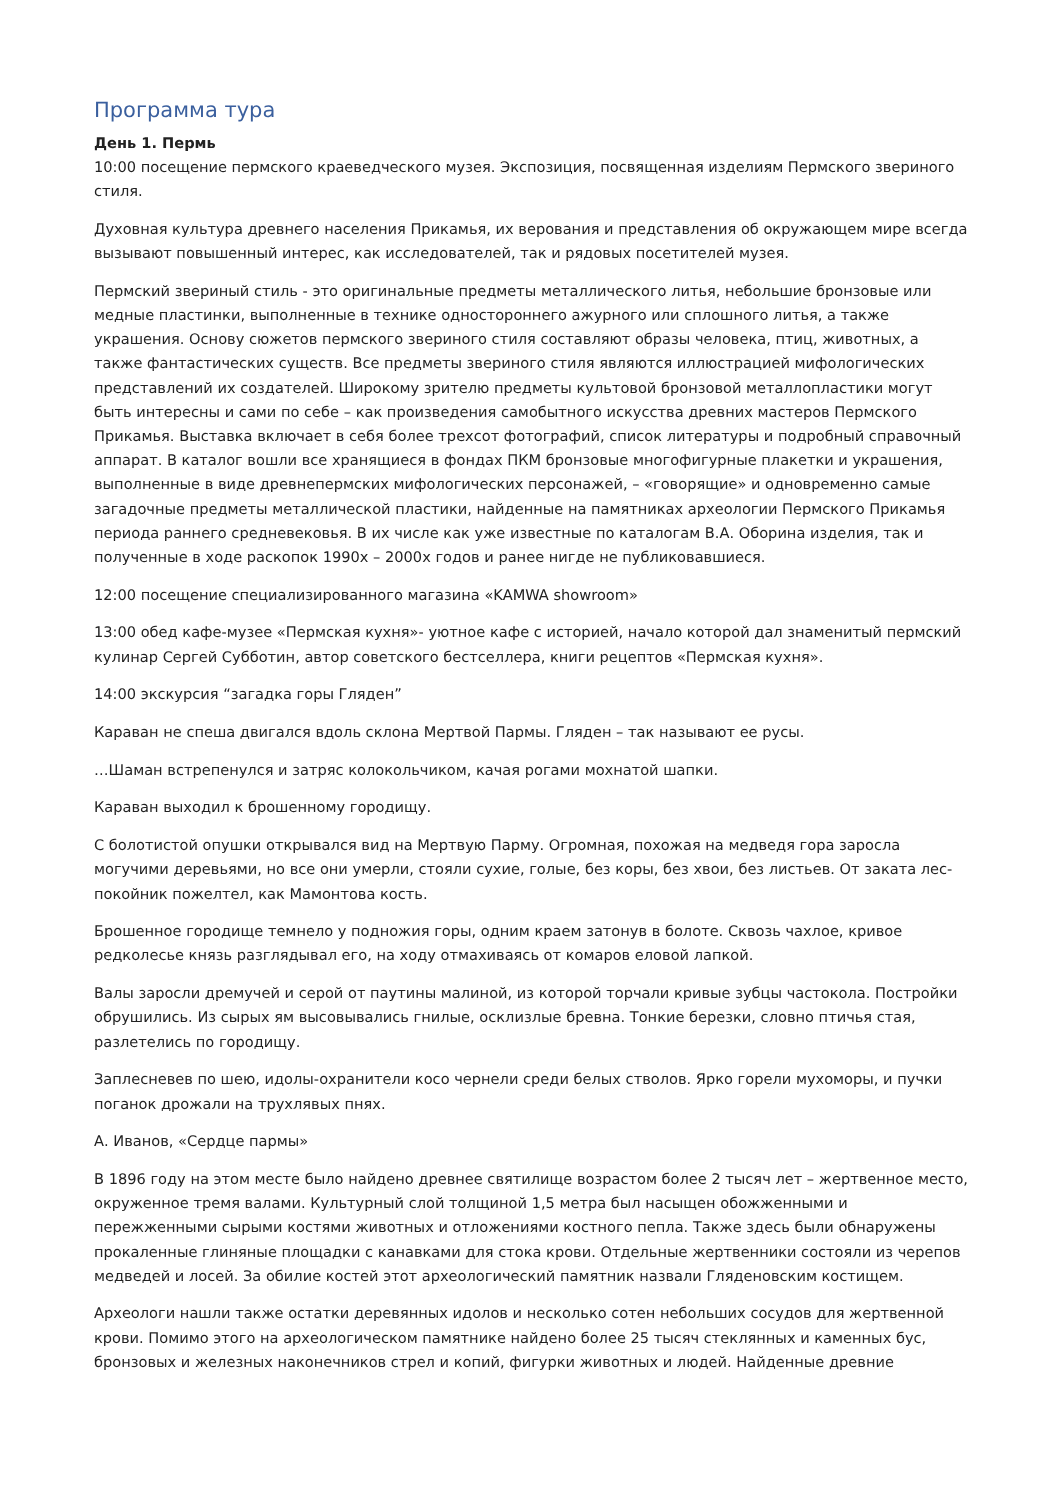Программа тура
День 1. Пермь
10:00 посещение пермского краеведческого музея. Экспозиция, посвященная изделиям Пермского звериного стиля.
Духовная культура древнего населения Прикамья, их верования и представления об окружающем мире всегда вызывают повышенный интерес, как исследователей, так и рядовых посетителей музея.
Пермский звериный стиль - это оригинальные предметы металлического литья, небольшие бронзовые или медные пластинки, выполненные в технике одностороннего ажурного или сплошного литья, а также украшения. Основу сюжетов пермского звериного стиля составляют образы человека, птиц, животных, а также фантастических существ. Все предметы звериного стиля являются иллюстрацией мифологических представлений их создателей. Широкому зрителю предметы культовой бронзовой металлопластики могут быть интересны и сами по себе – как произведения самобытного искусства древних мастеров Пермского Прикамья. Выставка включает в себя более трехсот фотографий, список литературы и подробный справочный аппарат. В каталог вошли все хранящиеся в фондах ПКМ бронзовые многофигурные плакетки и украшения, выполненные в виде древнепермских мифологических персонажей, – «говорящие» и одновременно самые загадочные предметы металлической пластики, найденные на памятниках археологии Пермского Прикамья периода раннего средневековья. В их числе как уже известные по каталогам В.А. Оборина изделия, так и полученные в ходе раскопок 1990х – 2000х годов и ранее нигде не публиковавшиеся.
12:00 посещение специализированного магазина «KAMWA showroom»
13:00 обед кафе-музее «Пермская кухня»- уютное кафе с историей, начало которой дал знаменитый пермский кулинар Сергей Субботин, автор советского бестселлера, книги рецептов «Пермская кухня».
14:00 экскурсия “загадка горы Гляден”
Караван не спеша двигался вдоль склона Мертвой Пармы. Гляден – так называют ее русы.
…Шаман встрепенулся и затряс колокольчиком, качая рогами мохнатой шапки.
Караван выходил к брошенному городищу.
С болотистой опушки открывался вид на Мертвую Парму. Огромная, похожая на медведя гора заросла могучими деревьями, но все они умерли, стояли сухие, голые, без коры, без хвои, без листьев. От заката лес-покойник пожелтел, как Мамонтова кость.
Брошенное городище темнело у подножия горы, одним краем затонув в болоте. Сквозь чахлое, кривое редколесье князь разглядывал его, на ходу отмахиваясь от комаров еловой лапкой.
Валы заросли дремучей и серой от паутины малиной, из которой торчали кривые зубцы частокола. Постройки обрушились. Из сырых ям высовывались гнилые, осклизлые бревна. Тонкие березки, словно птичья стая, разлетелись по городищу.
Заплесневев по шею, идолы-охранители косо чернели среди белых стволов. Ярко горели мухоморы, и пучки поганок дрожали на трухлявых пнях.
А. Иванов, «Сердце пармы»
В 1896 году на этом месте было найдено древнее святилище возрастом более 2 тысяч лет – жертвенное место, окруженное тремя валами. Культурный слой толщиной 1,5 метра был насыщен обожженными и пережженными сырыми костями животных и отложениями костного пепла. Также здесь были обнаружены прокаленные глиняные площадки с канавками для стока крови. Отдельные жертвенники состояли из черепов медведей и лосей. За обилие костей этот археологический памятник назвали Гляденовским костищем.
Археологи нашли также остатки деревянных идолов и несколько сотен небольших сосудов для жертвенной крови. Помимо этого на археологическом памятнике найдено более 25 тысяч стеклянных и каменных бус, бронзовых и железных наконечников стрел и копий, фигурки животных и людей. Найденные древние